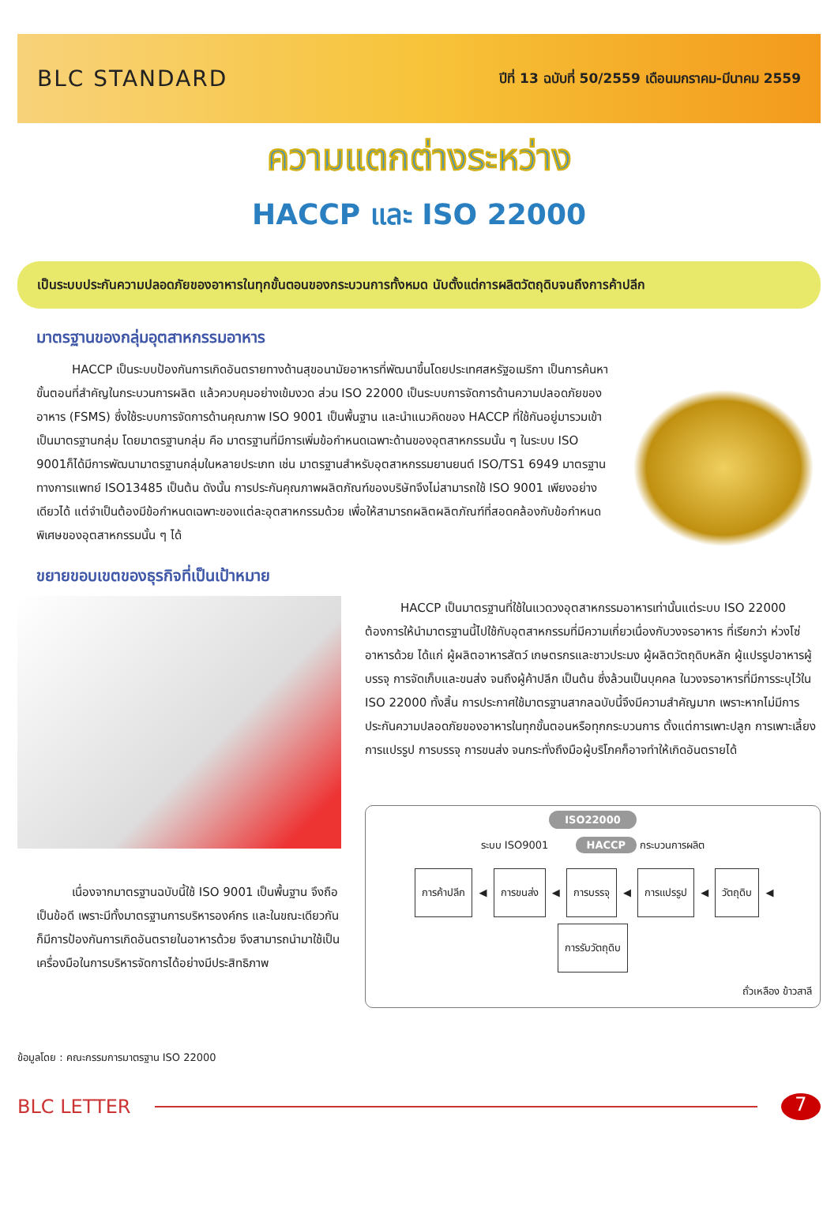BLC STANDARD
ปีที่ 13 ฉบับที่ 50/2559 เดือนมกราคม-มีนาคม 2559
ความแตกต่างระหว่าง
HACCP และ ISO 22000
เป็นระบบประกันความปลอดภัยของอาหารในทุกขั้นตอนของกระบวนการทั้งหมด นับตั้งแต่การผลิตวัตถุดิบจนถึงการค้าปลีก
มาตรฐานของกลุ่มอุตสาหกรรมอาหาร
   HACCP เป็นระบบป้องกันการเกิดอันตรายทางด้านสุขอนามัยอาหารที่พัฒนาขึ้นโดยประเทศสหรัฐอเมริกา เป็นการค้นหาขั้นตอนที่สำคัญในกระบวนการผลิต แล้วควบคุมอย่างเข้มงวด ส่วน ISO 22000 เป็นระบบการจัดการด้านความปลอดภัยของอาหาร (FSMS) ซึ่งใช้ระบบการจัดการด้านคุณภาพ ISO 9001 เป็นพื้นฐาน และนำแนวคิดของ HACCP ที่ใช้กันอยู่มารวมเข้าเป็นมาตรฐานกลุ่ม โดยมาตรฐานกลุ่ม คือ มาตรฐานที่มีการเพิ่มข้อกำหนดเฉพาะด้านของอุตสาหกรรมนั้น ๆ ในระบบ ISO 9001ก็ได้มีการพัฒนามาตรฐานกลุ่มในหลายประเภท เช่น มาตรฐานสำหรับอุตสาหกรรมยานยนต์ ISO/TS1 6949 มาตรฐานทางการแพทย์ ISO13485 เป็นต้น ดังนั้น การประกันคุณภาพผลิตภัณฑ์ของบริษัทจึงไม่สามารถใช้ ISO 9001 เพียงอย่างเดียวได้ แต่จำเป็นต้องมีข้อกำหนดเฉพาะของแต่ละอุตสาหกรรมด้วย เพื่อให้สามารถผลิตผลิตภัณฑ์ที่สอดคล้องกับข้อกำหนดพิเศษของอุตสาหกรรมนั้น ๆ ได้
ขยายขอบเขตของธุรกิจที่เป็นเป้าหมาย
   เนื่องจากมาตรฐานฉบับนี้ใช้ ISO 9001 เป็นพื้นฐาน จึงถือเป็นข้อดี เพราะมีทั้งมาตรฐานการบริหารองค์กร และในขณะเดียวกันก็มีการป้องกันการเกิดอันตรายในอาหารด้วย จึงสามารถนำมาใช้เป็นเครื่องมือในการบริหารจัดการได้อย่างมีประสิทธิภาพ
ข้อมูลโดย : คณะกรรมการมาตรฐาน ISO 22000
   HACCP เป็นมาตรฐานที่ใช้ในแวดวงอุตสาหกรรมอาหารเท่านั้นแต่ระบบ ISO 22000 ต้องการให้นำมาตรฐานนี้ไปใช้กับอุตสาหกรรมที่มีความเกี่ยวเนื่องกับวงจรอาหาร ที่เรียกว่า ห่วงโซ่อาหารด้วย ได้แก่ ผู้ผลิตอาหารสัตว์ เกษตรกรและชาวประมง ผู้ผลิตวัตถุดิบหลัก ผู้แปรรูปอาหารผู้บรรจุ การจัดเก็บและขนส่ง จนถึงผู้ค้าปลีก เป็นต้น ซึ่งล้วนเป็นบุคคล ในวงจรอาหารที่มีการระบุไว้ใน ISO 22000 ทั้งสิ้น การประกาศใช้มาตรฐานสากลฉบับนี้จึงมีความสำคัญมาก เพราะหากไม่มีการประกันความปลอดภัยของอาหารในทุกขั้นตอนหรือทุกกระบวนการ ตั้งแต่การเพาะปลูก การเพาะเลี้ยง การแปรรูป การบรรจุ การขนส่ง จนกระทั่งถึงมือผู้บริโภคก็อาจทำให้เกิดอันตรายได้
ISO22000
ระบบ ISO9001    HACCP กระบวนการผลิต
การค้าปลีก ◀ การขนส่ง ◀ การบรรจุ ◀ การแปรรูป ◀ วัตถุดิบ ◀ การรับวัตถุดิบ
ถั่วเหลือง ข้าวสาลี
BLC LETTER
7